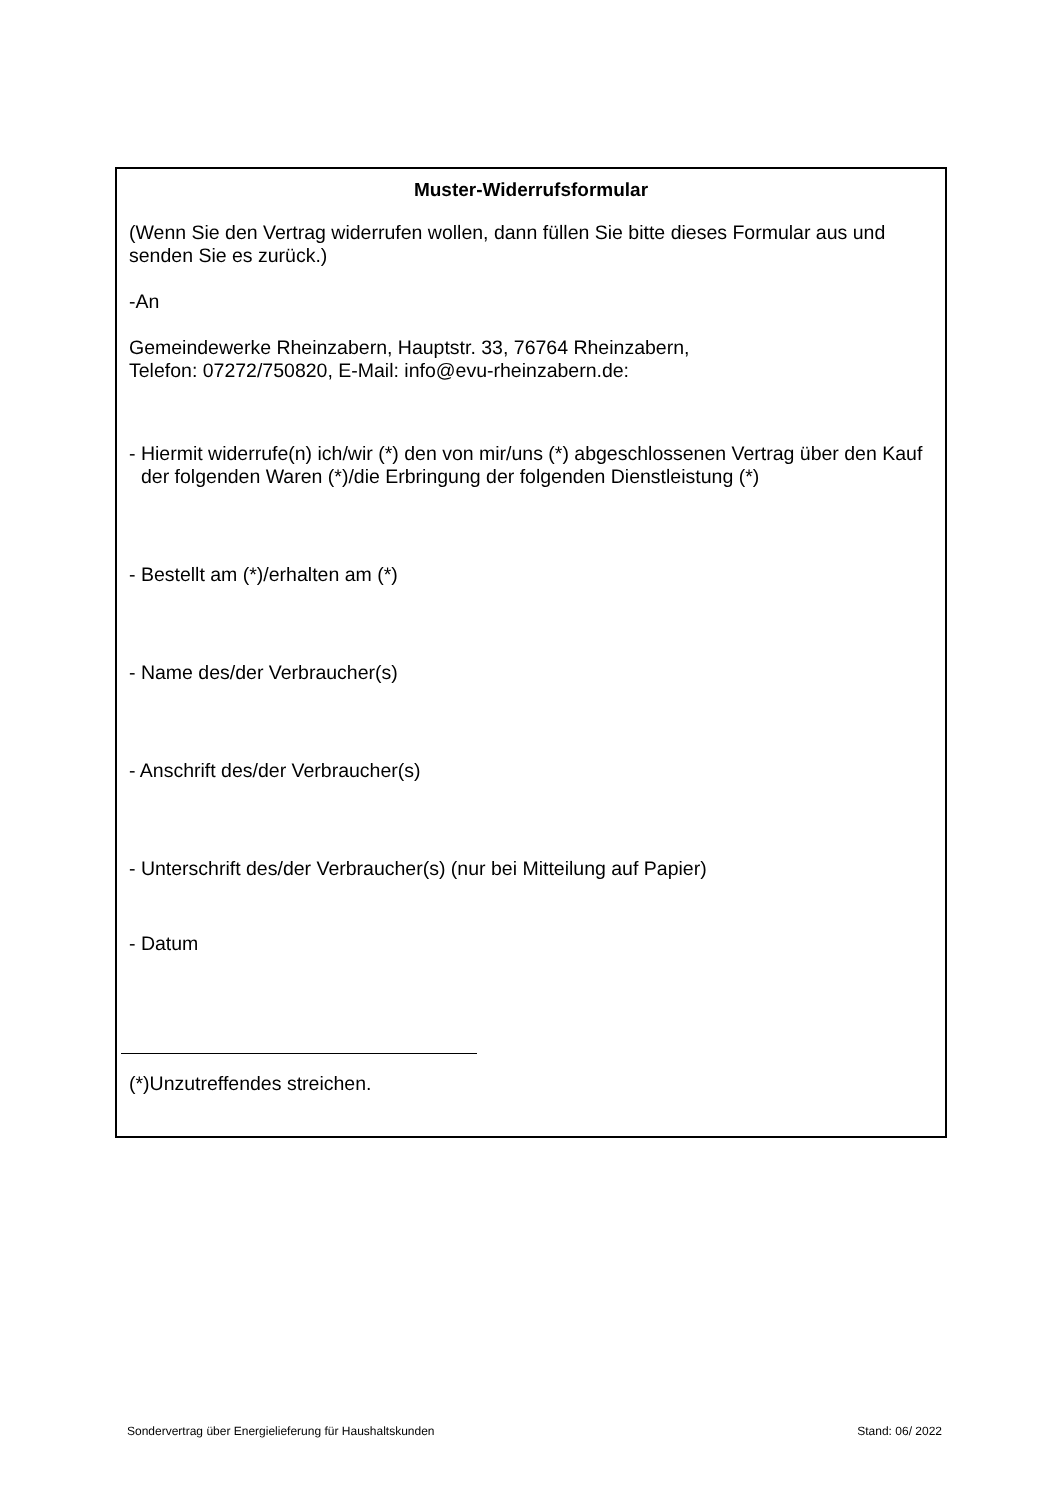Muster-Widerrufsformular
(Wenn Sie den Vertrag widerrufen wollen, dann füllen Sie bitte dieses Formular aus und senden Sie es zurück.)
-An
Gemeindewerke Rheinzabern, Hauptstr. 33, 76764 Rheinzabern,
Telefon: 07272/750820, E-Mail: info@evu-rheinzabern.de:
- Hiermit widerrufe(n) ich/wir (*) den von mir/uns (*) abgeschlossenen Vertrag über den Kauf der folgenden Waren (*)/die Erbringung der folgenden Dienstleistung (*)
- Bestellt am (*)/erhalten am (*)
- Name des/der Verbraucher(s)
- Anschrift des/der Verbraucher(s)
- Unterschrift des/der Verbraucher(s) (nur bei Mitteilung auf Papier)
- Datum
(*)Unzutreffendes streichen.
Sondervertrag über Energielieferung für Haushaltskunden Stand: 06/ 2022